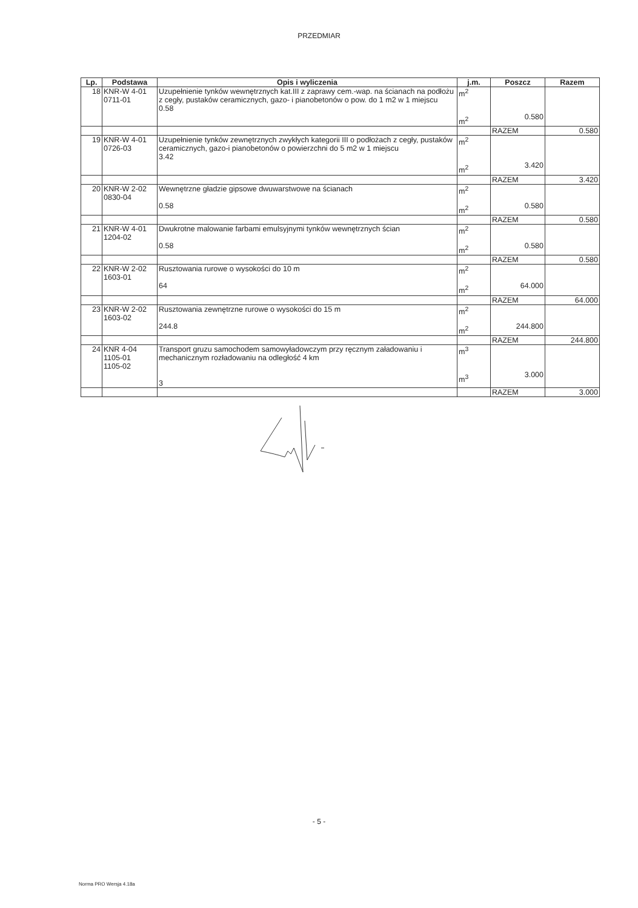PRZEDMIAR
| Lp. | Podstawa | Opis i wyliczenia | j.m. | Poszcz | Razem |
| --- | --- | --- | --- | --- | --- |
| 18 | KNR-W 4-01 0711-01 | Uzupełnienie tynków wewnętrznych kat.III z zaprawy cem.-wap. na ścianach na podłożu z cegły, pustaków ceramicznych, gazo- i pianobetonów o pow. do 1 m2 w 1 miejscu 0.58 | m<sup>2</sup> m<sup>2</sup> | 0.580 | |
| | | | | RAZEM | 0.580 |
| 19 | KNR-W 4-01 0726-03 | Uzupełnienie tynków zewnętrznych zwykłych kategorii III o podłożach z cegły, pustaków ceramicznych, gazo-i pianobetonów o powierzchni do 5 m2 w 1 miejscu 3.42 | m<sup>2</sup> m<sup>2</sup> | 3.420 | |
| | | | | RAZEM | 3.420 |
| 20 | KNR-W 2-02 0830-04 | Wewnętrzne gładzie gipsowe dwuwarstwowe na ścianach 0.58 | m<sup>2</sup> m<sup>2</sup> | 0.580 | |
| | | | | RAZEM | 0.580 |
| 21 | KNR-W 4-01 1204-02 | Dwukrotne malowanie farbami emulsyjnymi tynków wewnętrznych ścian 0.58 | m<sup>2</sup> m<sup>2</sup> | 0.580 | |
| | | | | RAZEM | 0.580 |
| 22 | KNR-W 2-02 1603-01 | Rusztowania rurowe o wysokości do 10 m 64 | m<sup>2</sup> m<sup>2</sup> | 64.000 | |
| | | | | RAZEM | 64.000 |
| 23 | KNR-W 2-02 1603-02 | Rusztowania zewnętrzne rurowe o wysokości do 15 m 244.8 | m<sup>2</sup> m<sup>2</sup> | 244.800 | |
| | | | | RAZEM | 244.800 |
| 24 | KNR 4-04 1105-01 1105-02 | Transport gruzu samochodem samowyładowczym przy ręcznym załadowaniu i mechanicznym rozładowaniu na odległość 4 km 3 | m<sup>3</sup> m<sup>3</sup> | 3.000 | |
| | | | | RAZEM | 3.000 |
- 5 -
Norma PRO Wersja 4.18a